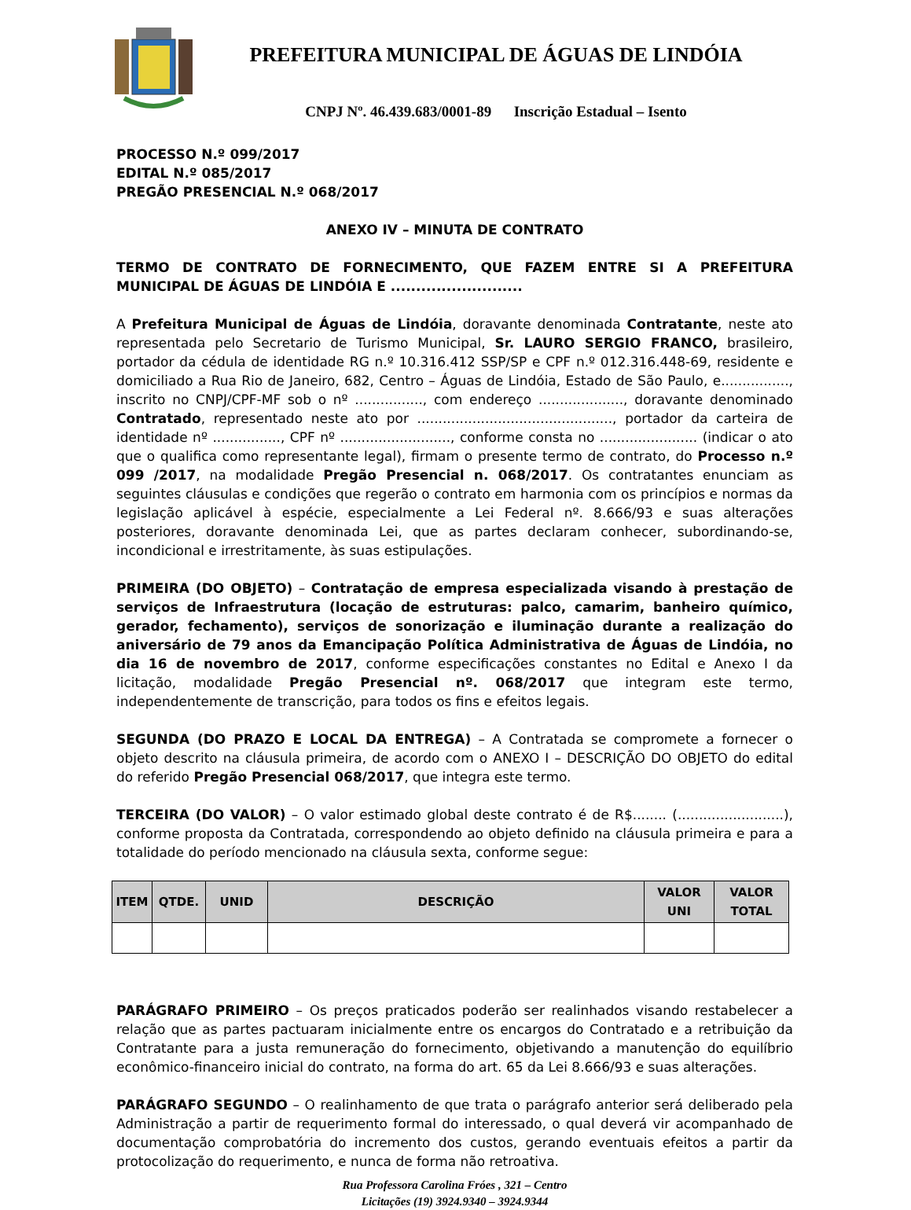PREFEITURA MUNICIPAL DE ÁGUAS DE LINDÓIA
CNPJ Nº. 46.439.683/0001-89 Inscrição Estadual – Isento
PROCESSO N.º 099/2017
EDITAL N.º 085/2017
PREGÃO PRESENCIAL N.º 068/2017
ANEXO IV – MINUTA DE CONTRATO
TERMO DE CONTRATO DE FORNECIMENTO, QUE FAZEM ENTRE SI A PREFEITURA MUNICIPAL DE ÁGUAS DE LINDÓIA E ..........................
A Prefeitura Municipal de Águas de Lindóia, doravante denominada Contratante, neste ato representada pelo Secretario de Turismo Municipal, Sr. LAURO SERGIO FRANCO, brasileiro, portador da cédula de identidade RG n.º 10.316.412 SSP/SP e CPF n.º 012.316.448-69, residente e domiciliado a Rua Rio de Janeiro, 682, Centro – Águas de Lindóia, Estado de São Paulo, e................, inscrito no CNPJ/CPF-MF sob o nº ................, com endereço ...................., doravante denominado Contratado, representado neste ato por .............................................., portador da carteira de identidade nº ................, CPF nº .........................., conforme consta no ....................... (indicar o ato que o qualifica como representante legal), firmam o presente termo de contrato, do Processo n.º 099 /2017, na modalidade Pregão Presencial n. 068/2017. Os contratantes enunciam as seguintes cláusulas e condições que regerão o contrato em harmonia com os princípios e normas da legislação aplicável à espécie, especialmente a Lei Federal nº. 8.666/93 e suas alterações posteriores, doravante denominada Lei, que as partes declaram conhecer, subordinando-se, incondicional e irrestritamente, às suas estipulações.
PRIMEIRA (DO OBJETO) – Contratação de empresa especializada visando à prestação de serviços de Infraestrutura (locação de estruturas: palco, camarim, banheiro químico, gerador, fechamento), serviços de sonorização e iluminação durante a realização do aniversário de 79 anos da Emancipação Política Administrativa de Águas de Lindóia, no dia 16 de novembro de 2017, conforme especificações constantes no Edital e Anexo I da licitação, modalidade Pregão Presencial nº. 068/2017 que integram este termo, independentemente de transcrição, para todos os fins e efeitos legais.
SEGUNDA (DO PRAZO E LOCAL DA ENTREGA) – A Contratada se compromete a fornecer o objeto descrito na cláusula primeira, de acordo com o ANEXO I – DESCRIÇÃO DO OBJETO do edital do referido Pregão Presencial 068/2017, que integra este termo.
TERCEIRA (DO VALOR) – O valor estimado global deste contrato é de R$........ (.........................), conforme proposta da Contratada, correspondendo ao objeto definido na cláusula primeira e para a totalidade do período mencionado na cláusula sexta, conforme segue:
| ITEM | QTDE. | UNID | DESCRIÇÃO | VALOR UNI | VALOR TOTAL |
| --- | --- | --- | --- | --- | --- |
PARÁGRAFO PRIMEIRO – Os preços praticados poderão ser realinhados visando restabelecer a relação que as partes pactuaram inicialmente entre os encargos do Contratado e a retribuição da Contratante para a justa remuneração do fornecimento, objetivando a manutenção do equilíbrio econômico-financeiro inicial do contrato, na forma do art. 65 da Lei 8.666/93 e suas alterações.
PARÁGRAFO SEGUNDO – O realinhamento de que trata o parágrafo anterior será deliberado pela Administração a partir de requerimento formal do interessado, o qual deverá vir acompanhado de documentação comprobatória do incremento dos custos, gerando eventuais efeitos a partir da protocolização do requerimento, e nunca de forma não retroativa.
Rua Professora Carolina Fróes , 321 – Centro
Licitações (19) 3924.9340 – 3924.9344